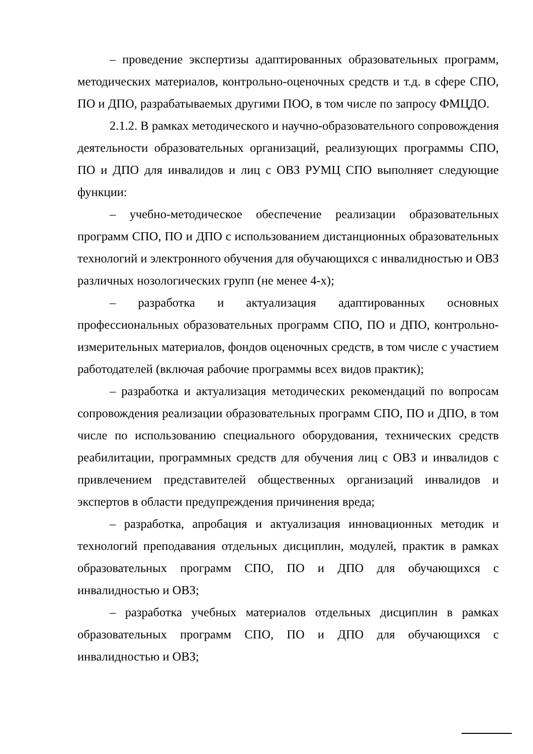– проведение экспертизы адаптированных образовательных программ, методических материалов, контрольно-оценочных средств и т.д. в сфере СПО, ПО и ДПО, разрабатываемых другими ПОО, в том числе по запросу ФМЦДО.
2.1.2. В рамках методического и научно-образовательного сопровождения деятельности образовательных организаций, реализующих программы СПО, ПО и ДПО для инвалидов и лиц с ОВЗ РУМЦ СПО выполняет следующие функции:
– учебно-методическое обеспечение реализации образовательных программ СПО, ПО и ДПО с использованием дистанционных образовательных технологий и электронного обучения для обучающихся с инвалидностью и ОВЗ различных нозологических групп (не менее 4-х);
– разработка и актуализация адаптированных основных профессиональных образовательных программ СПО, ПО и ДПО, контрольно-измерительных материалов, фондов оценочных средств, в том числе с участием работодателей (включая рабочие программы всех видов практик);
– разработка и актуализация методических рекомендаций по вопросам сопровождения реализации образовательных программ СПО, ПО и ДПО, в том числе по использованию специального оборудования, технических средств реабилитации, программных средств для обучения лиц с ОВЗ и инвалидов с привлечением представителей общественных организаций инвалидов и экспертов в области предупреждения причинения вреда;
– разработка, апробация и актуализация инновационных методик и технологий преподавания отдельных дисциплин, модулей, практик в рамках образовательных программ СПО, ПО и ДПО для обучающихся с инвалидностью и ОВЗ;
– разработка учебных материалов отдельных дисциплин в рамках образовательных программ СПО, ПО и ДПО для обучающихся с инвалидностью и ОВЗ;